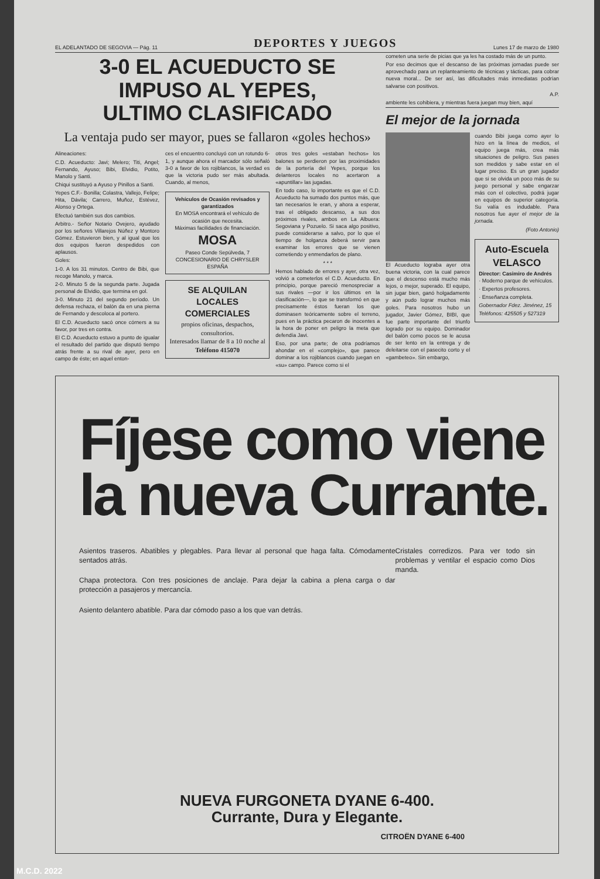EL ADELANTADO DE SEGOVIA — Pág. 11 DEPORTES Y JUEGOS Lunes 17 de marzo de 1980
3-0 EL ACUEDUCTO SE IMPUSO AL YEPES,
ULTIMO CLASIFICADO
La ventaja pudo ser mayor, pues se fallaron «goles hechos»
Alineaciones:
C.D. Acueducto: Javi; Melero; Titi, Angel; Fernando, Ayuso; Bibi, Elvidio, Potito, Manolo y Santi.
Chiqui sustituyó a Ayuso y Pinillos a Santi.
Yepes C.F.- Bonilla; Colastra, Vallejo, Felipe; Hita, Dávila; Carrero, Muñoz, Estévez, Alonso y Ortega.
Efectuó también sus dos cambios.
Arbitro.- Señor Notario Ovejero, ayudado por los señores Villarejos Núñez y Montoro Gómez. Estuvieron bien, y al igual que los dos equipos fueron despedidos con aplausos.
Goles:
1-0. A los 31 minutos. Centro de Bibi, que recoge Manolo, y marca.
2-0. Minuto 5 de la segunda parte. Jugada personal de Elvidio, que termina en gol.
3-0. Minuto 21 del segundo período. Un defensa rechaza, el balón da en una pierna de Fernando y descoloca al portero.
El C.D. Acueducto sacó once córners a su favor, por tres en contra.
El C.D. Acueducto estuvo a punto de igualar el resultado del partido que disputó tiempo atrás frente a su rival de ayer, pero en campo de éste; en aquel enton-
ces el encuentro concluyó con un rotundo 6-1, y aunque ahora el marcador sólo señaló 3-0 a favor de los rojiblancos, la verdad es que la victoria pudo ser más abultada. Cuando, al menos,
Vehículos de Ocasión revisados y garantizados
En MOSA encontrará el vehículo de ocasión que necesita.
Máximas facilidades de financiación.
MOSA
Paseo Conde Sepúlveda, 7
CONCESIONARIO DE CHRYSLER ESPAÑA
SE ALQUILAN LOCALES COMERCIALES
propios oficinas, despachos, consultorios.
Interesados llamar de 8 a 10 noche al
Teléfono 415070
otros tres goles «estaban hechos» los balones se perdieron por las proximidades de la portería del Yepes, porque los delanteros locales no acertaron a «apuntillar» las jugadas.
En todo caso, lo importante es que el C.D. Acueducto ha sumado dos puntos más, que tan necesarios le eran, y ahora a esperar, tras el obligado descanso, a sus dos próximos rivales, ambos en La Albuera: Segoviana y Pozuelo. Si saca algo positivo, puede considerarse a salvo, por lo que el tiempo de holganza deberá servir para examinar los errores que se vienen cometiendo y enmendarlos de plano.
* * *
Hemos hablado de errores y ayer, otra vez, volvió a cometerlos el C.D. Acueducto. En principio, porque pareció menospreciar a sus rivales —por ir los últimos en la clasificación—, lo que se transformó en que precisamente éstos fueran los que dominasen teóricamente sobre el terreno, pues en la práctica pecaron de inocentes a la hora de poner en peligro la meta que defendía Javi.
Eso, por una parte; de otra podríamos ahondar en el «complejo», que parece dominar a los rojiblancos cuando juegan en «su» campo. Parece como si el
cometen una serie de picias que ya les ha costado más de un punto.
Por eso decimos que el descanso de las próximas jornadas puede ser aprovechado para un replanteamiento de técnicas y tácticas, para cobrar nueva moral... De ser así, las dificultades más inmediatas podrían salvarse con positivos.
A.P.
ambiente les cohibiera, y mientras fuera juegan muy bien, aquí
El mejor de la jornada
El Acueducto lograba ayer otra buena victoria, con la cual parece que el descenso está mucho más lejos, o mejor, superado. El equipo, sin jugar bien, ganó holgadamente y aún pudo lograr muchos más goles. Para nosotros hubo un jugador, Javier Gómez, BIBI, que fue parte importante del triunfo logrado por su equipo. Dominador del balón como pocos se le acusa de ser lento en la entrega y de deleitarse con el pasecito corto y el «gambeteo». Sin embargo,
cuando Bibi juega como ayer lo hizo en la línea de medios, el equipo juega más, crea más situaciones de peligro. Sus pases son medidos y sabe estar en el lugar preciso. Es un gran jugador que si se olvida un poco más de su juego personal y sabe engarzar más con el colectivo, podrá jugar en equipos de superior categoría. Su valía es indudable. Para nosotros fue ayer el mejor de la jornada.
(Foto Antonio)
Auto-Escuela VELASCO
Director: Casimiro de Andrés
· Moderno parque de vehículos.
· Expertos profesores.
· Enseñanza completa.
Gobernador Fdez. Jiménez, 15
Teléfonos: 425505 y 527319
Fíjese como viene
la nueva Currante.
Asientos traseros. Abatibles y plegables. Para llevar al personal que haga falta. Cómodamente sentados atrás.
Chapa protectora. Con tres posiciones de anclaje. Para dejar la cabina a plena carga o dar protección a pasajeros y mercancía.
Asiento delantero abatible. Para dar cómodo paso a los que van detrás.
Cristales corredizos. Para ver todo sin problemas y ventilar el espacio como Dios manda.
NUEVA FURGONETA DYANE 6-400.
Currante, Dura y Elegante.
CITROËN DYANE 6-400
M.C.D. 2022